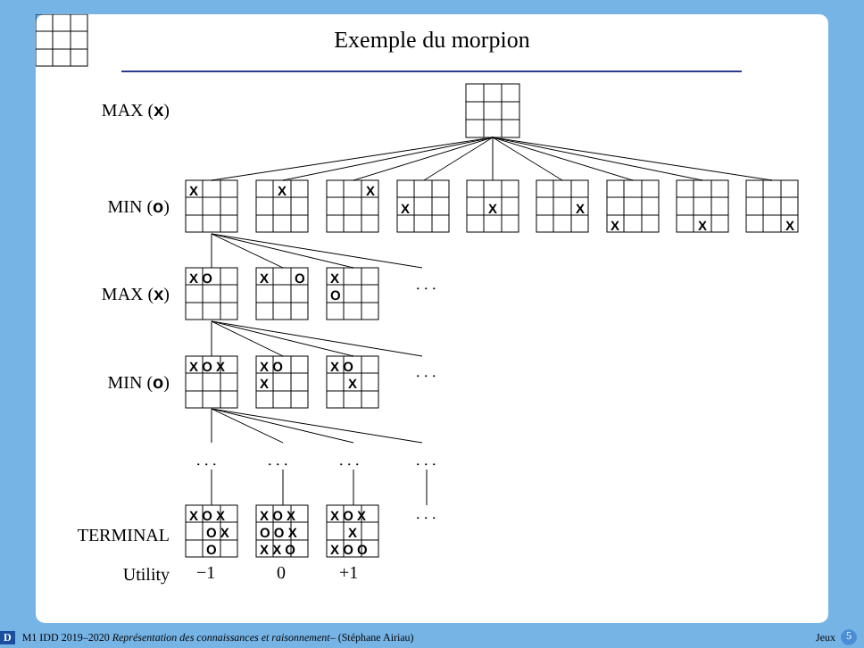Exemple du morpion
MAX (x)
MIN (o)
MAX (x)
MIN (o)
TERMINAL
Utility
X
X
X
X
X
X
X
X
X
X O
X
O
X
O
X O X
X O
X
X O
X
X O X
O X
O
X O X
O O X
X X O
X O X
X
X O O
. . .
. . .
. . .
. . .
. . .
. . .
. . .
−1
0
+1
D M1 IDD 2019–2020 Représentation des connaissances et raisonnement – (Stéphane Airiau) Jeux 5